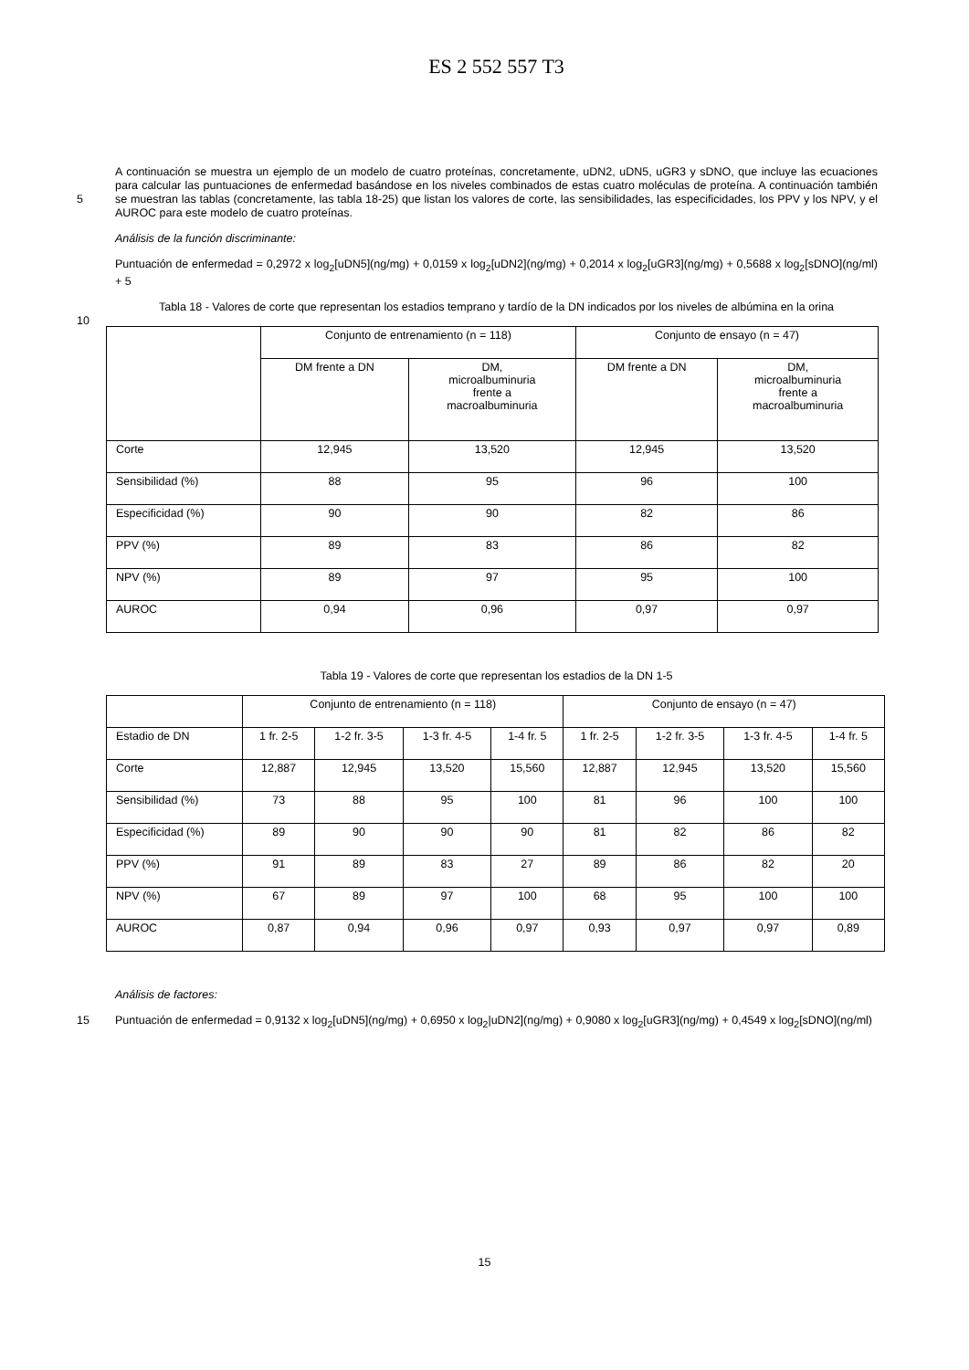ES 2 552 557 T3
A continuación se muestra un ejemplo de un modelo de cuatro proteínas, concretamente, uDN2, uDN5, uGR3 y sDNO, que incluye las ecuaciones para calcular las puntuaciones de enfermedad basándose en los niveles combinados de estas cuatro moléculas de proteína. A continuación también se muestran las tablas (concretamente, las tabla 18-25) que listan los valores de corte, las sensibilidades, las especificidades, los PPV y los NPV, y el 5 AUROC para este modelo de cuatro proteínas.
Análisis de la función discriminante:
Puntuación de enfermedad = 0,2972 x log<sub>2</sub>[uDN5](ng/mg) + 0,0159 x log<sub>2</sub>[uDN2](ng/mg) + 0,2014 x log<sub>2</sub>[uGR3](ng/mg) + 0,5688 x log<sub>2</sub>[sDNO](ng/ml) + 5
10
Tabla 18 - Valores de corte que representan los estadios temprano y tardío de la DN indicados por los niveles de albúmina en la orina
| | Conjunto de entrenamiento (n = 118) | | Conjunto de ensayo (n = 47) | |
| --- | --- | --- | --- | --- |
| | DM frente a DN | DM, microalbuminuria frente a macroalbuminuria | DM frente a DN | DM, microalbuminuria frente a macroalbuminuria |
| Corte | 12,945 | 13,520 | 12,945 | 13,520 |
| Sensibilidad (%) | 88 | 95 | 96 | 100 |
| Especificidad (%) | 90 | 90 | 82 | 86 |
| PPV (%) | 89 | 83 | 86 | 82 |
| NPV (%) | 89 | 97 | 95 | 100 |
| AUROC | 0,94 | 0,96 | 0,97 | 0,97 |
Tabla 19 - Valores de corte que representan los estadios de la DN 1-5
| | Conjunto de entrenamiento (n = 118) | | | | Conjunto de ensayo (n = 47) | | | |
| --- | --- | --- | --- | --- | --- | --- | --- | --- |
| Estadio de DN | 1 fr. 2-5 | 1-2 fr. 3-5 | 1-3 fr. 4-5 | 1-4 fr. 5 | 1 fr. 2-5 | 1-2 fr. 3-5 | 1-3 fr. 4-5 | 1-4 fr. 5 |
| Corte | 12,887 | 12,945 | 13,520 | 15,560 | 12,887 | 12,945 | 13,520 | 15,560 |
| Sensibilidad (%) | 73 | 88 | 95 | 100 | 81 | 96 | 100 | 100 |
| Especificidad (%) | 89 | 90 | 90 | 90 | 81 | 82 | 86 | 82 |
| PPV (%) | 91 | 89 | 83 | 27 | 89 | 86 | 82 | 20 |
| NPV (%) | 67 | 89 | 97 | 100 | 68 | 95 | 100 | 100 |
| AUROC | 0,87 | 0,94 | 0,96 | 0,97 | 0,93 | 0,97 | 0,97 | 0,89 |
Análisis de factores:
15 Puntuación de enfermedad = 0,9132 x log<sub>2</sub>[uDN5](ng/mg) + 0,6950 x log<sub>2</sub>|uDN2](ng/mg) + 0,9080 x log<sub>2</sub>[uGR3](ng/mg) + 0,4549 x log<sub>2</sub>[sDNO](ng/ml)
15